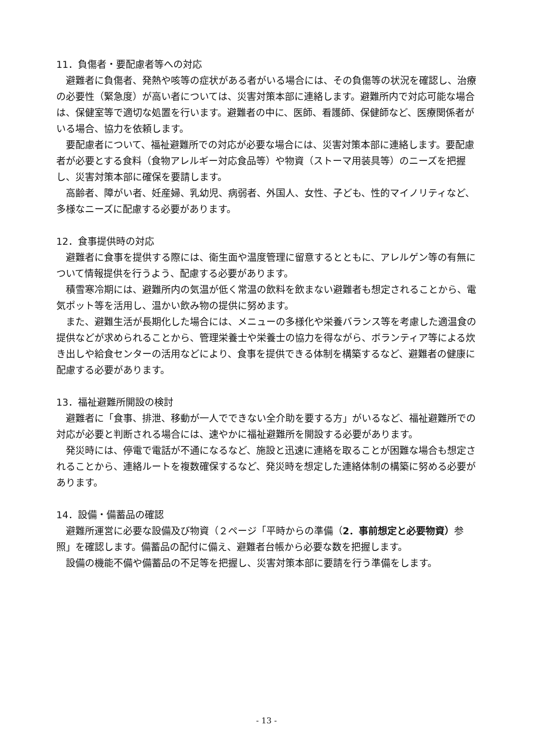11．負傷者・要配慮者等への対応
避難者に負傷者、発熱や咳等の症状がある者がいる場合には、その負傷等の状況を確認し、治療の必要性（緊急度）が高い者については、災害対策本部に連絡します。避難所内で対応可能な場合は、保健室等で適切な処置を行います。避難者の中に、医師、看護師、保健師など、医療関係者がいる場合、協力を依頼します。
要配慮者について、福祉避難所での対応が必要な場合には、災害対策本部に連絡します。要配慮者が必要とする食料（食物アレルギー対応食品等）や物資（ストーマ用装具等）のニーズを把握し、災害対策本部に確保を要請します。
高齢者、障がい者、妊産婦、乳幼児、病弱者、外国人、女性、子ども、性的マイノリティなど、多様なニーズに配慮する必要があります。
12．食事提供時の対応
避難者に食事を提供する際には、衛生面や温度管理に留意するとともに、アレルゲン等の有無について情報提供を行うよう、配慮する必要があります。
積雪寒冷期には、避難所内の気温が低く常温の飲料を飲まない避難者も想定されることから、電気ポット等を活用し、温かい飲み物の提供に努めます。
また、避難生活が長期化した場合には、メニューの多様化や栄養バランス等を考慮した適温食の提供などが求められることから、管理栄養士や栄養士の協力を得ながら、ボランティア等による炊き出しや給食センターの活用などにより、食事を提供できる体制を構築するなど、避難者の健康に配慮する必要があります。
13．福祉避難所開設の検討
避難者に「食事、排泄、移動が一人でできない全介助を要する方」がいるなど、福祉避難所での対応が必要と判断される場合には、速やかに福祉避難所を開設する必要があります。
発災時には、停電で電話が不通になるなど、施設と迅速に連絡を取ることが困難な場合も想定されることから、連絡ルートを複数確保するなど、発災時を想定した連絡体制の構築に努める必要があります。
14．設備・備蓄品の確認
避難所運営に必要な設備及び物資（２ページ「平時からの準備（2．事前想定と必要物資）参照」を確認します。備蓄品の配付に備え、避難者台帳から必要な数を把握します。
設備の機能不備や備蓄品の不足等を把握し、災害対策本部に要請を行う準備をします。
- 13 -